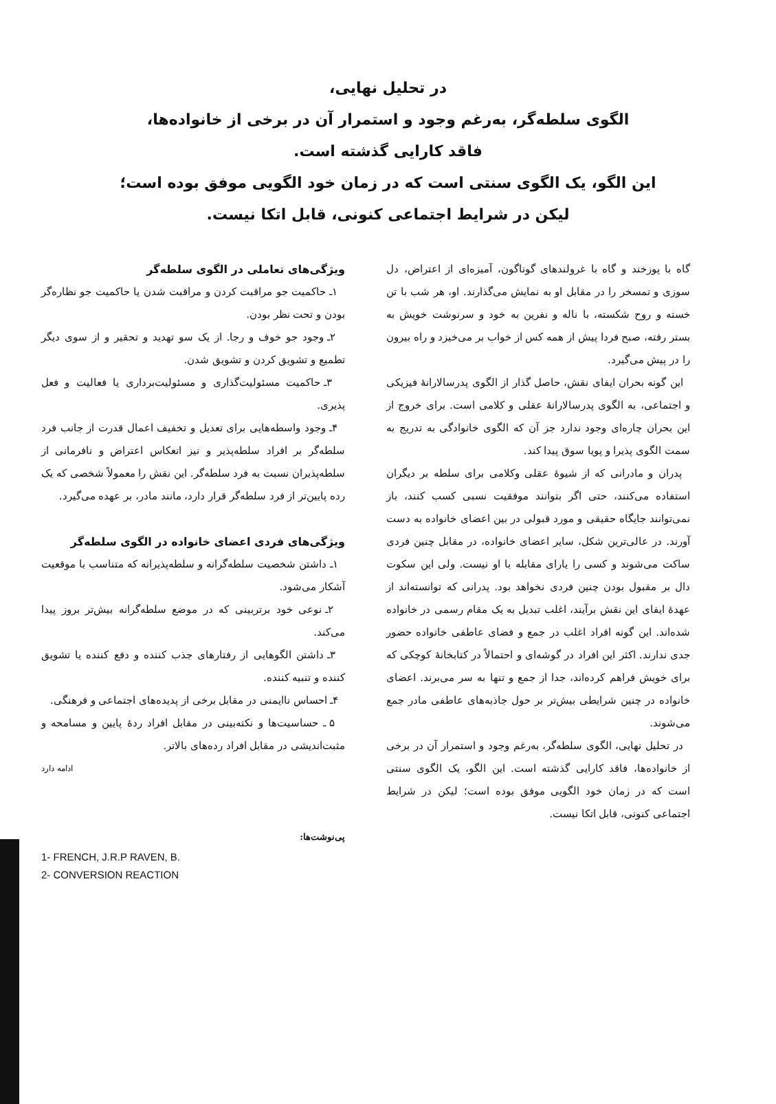در تحلیل نهایی،
الگوی سلطه‌گر، به‌رغم وجود و استمرار آن در برخی از خانواده‌ها،
فاقد کارایی گذشته است.
این الگو، یک الگوی سنتی است که در زمان خود الگویی موفق بوده است؛
لیکن در شرایط اجتماعی کنونی، قابل اتکا نیست.
گاه با پوزخند و گاه با غرولندهای گوناگون، آمیزه‌ای از اعتراض، دل سوزی و تمسخر را در مقابل او به نمایش می‌گذارند. او، هر شب با تن خسته و روح شکسته، با ناله و نفرین به خود و سرنوشت خویش به بستر رفته، صبح فردا پیش از همه کس از خواب بر می‌خیزد و راه بیرون را در پیش می‌گیرد.
این گونه بحران ایفای نقش، حاصل گذار از الگوی پدرسالارانهٔ فیزیکی و اجتماعی، به الگوی پدرسالارانهٔ عقلی و کلامی است. برای خروج از این بحران چاره‌ای وجود ندارد جز آن که الگوی خانوادگی به تدریج به سمت الگوی پذیرا و پویا سوق پیدا کند.
پدران و مادرانی که از شیوهٔ عقلی وکلامی برای سلطه بر دیگران استفاده می‌کنند، حتی اگر بتوانند موفقیت نسبی کسب کنند، باز نمی‌توانند جایگاه حقیقی و مورد قبولی در بین اعضای خانواده به دست آورند. در عالی‌ترین شکل، سایر اعضای خانواده، در مقابل چنین فردی ساکت می‌شوند و کسی را یارای مقابله با او نیست. ولی این سکوت دال بر مقبول بودن چنین فردی نخواهد بود. پدرانی که توانسته‌اند از عهدهٔ ایفای این نقش برآیند، اغلب تبدیل به یک مقام رسمی در خانواده شده‌اند. این گونه افراد اغلب در جمع و فضای عاطفی خانواده حضور جدی ندارند. اکثر این افراد در گوشه‌ای و احتمالاً در کتابخانهٔ کوچکی که برای خویش فراهم کرده‌اند، جدا از جمع و تنها به سر می‌برند. اعضای خانواده در چنین شرایطی بیش‌تر بر حول جاذبه‌های عاطفی مادر جمع می‌شوند.
در تحلیل نهایی، الگوی سلطه‌گر، به‌رغم وجود و استمرار آن در برخی از خانواده‌ها، فاقد کارایی گذشته است. این الگو، یک الگوی سنتی است که در زمان خود الگویی موفق بوده است؛ لیکن در شرایط اجتماعی کنونی، قابل اتکا نیست.
ویژگی‌های تعاملی در الگوی سلطه‌گر
۱ـ حاکمیت جو مراقبت کردن و مراقبت شدن یا حاکمیت جو نظاره‌گر بودن و تحت نظر بودن.
۲ـ وجود جو خوف و رجا. از یک سو تهدید و تحقیر و از سوی دیگر تطمیع و تشویق کردن و تشویق شدن.
۳ـ حاکمیت مسئولیت‌گذاری و مسئولیت‌برداری یا فعالیت و فعل پذیری.
۴ـ وجود واسطه‌هایی برای تعدیل و تخفیف اعمال قدرت از جانب فرد سلطه‌گر بر افراد سلطه‌پذیر و نیز انعکاس اعتراض و نافرمانی از سلطه‌پذیران نسبت به فرد سلطه‌گر. این نقش را معمولاً شخصی که یک رده پایین‌تر از فرد سلطه‌گر قرار دارد، مانند مادر، بر عهده می‌گیرد.
ویژگی‌های فردی اعضای خانواده در الگوی سلطه‌گر
۱ـ داشتن شخصیت سلطه‌گرانه و سلطه‌پذیرانه که متناسب با موقعیت آشکار می‌شود.
۲ـ نوعی خود برتربینی که در موضع سلطه‌گرانه بیش‌تر بروز پیدا می‌کند.
۳ـ داشتن الگوهایی از رفتارهای جذب کننده و دفع کننده یا تشویق کننده و تنبیه کننده.
۴ـ احساس ناایمنی در مقابل برخی از پدیده‌های اجتماعی و فرهنگی.
۵ ـ حساسیت‌ها و نکته‌بینی در مقابل افراد ردهٔ پایین و مسامحه و مثبت‌اندیشی در مقابل افراد رده‌های بالاتر.
ادامه دارد
پی‌نوشت‌ها:
1- FRENCH, J.R.P RAVEN, B.
2- CONVERSION REACTION